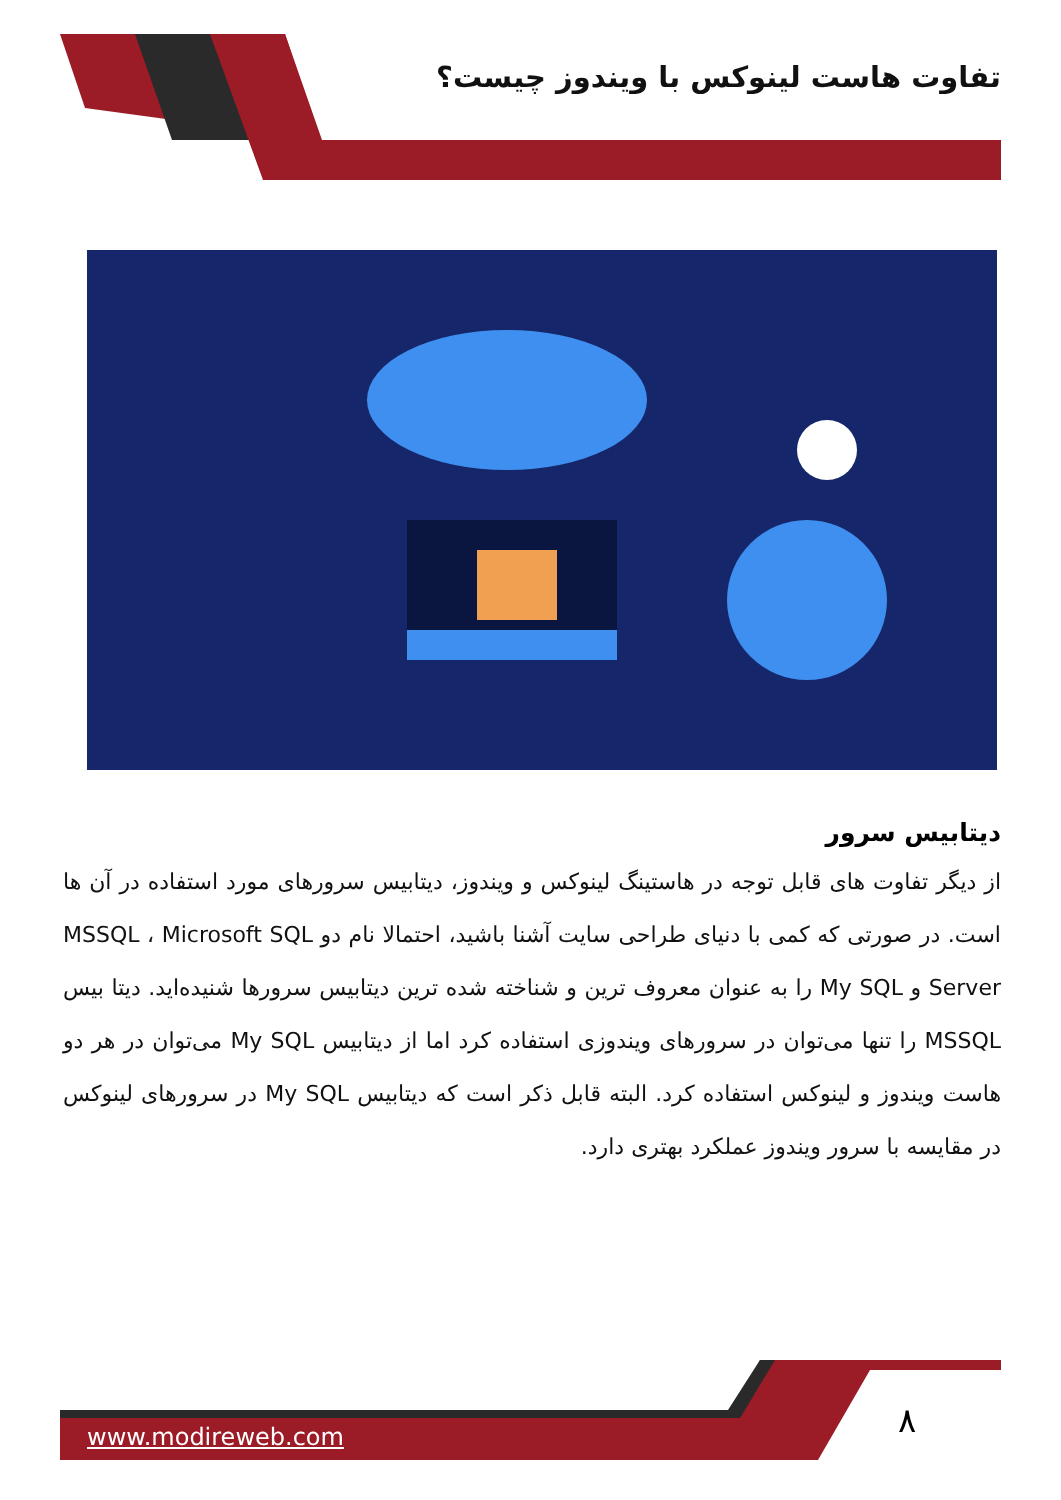تفاوت هاست لینوکس با ویندوز چیست؟
دیتابیس سرور
از دیگر تفاوت های قابل توجه در هاستینگ لینوکس و ویندوز، دیتابیس سرورهای مورد استفاده در آن ها است. در صورتی که کمی با دنیای طراحی سایت آشنا باشید، احتمالا نام دو MSSQL ، Microsoft SQL Server و My SQL را به عنوان معروف ترین و شناخته شده ترین دیتابیس سرورها شنیده‌اید. دیتا بیس MSSQL را تنها می‌توان در سرورهای ویندوزی استفاده کرد اما از دیتابیس My SQL می‌توان در هر دو هاست ویندوز و لینوکس استفاده کرد. البته قابل ذکر است که دیتابیس My SQL در سرورهای لینوکس در مقایسه با سرور ویندوز عملکرد بهتری دارد.
www.modireweb.com ۸